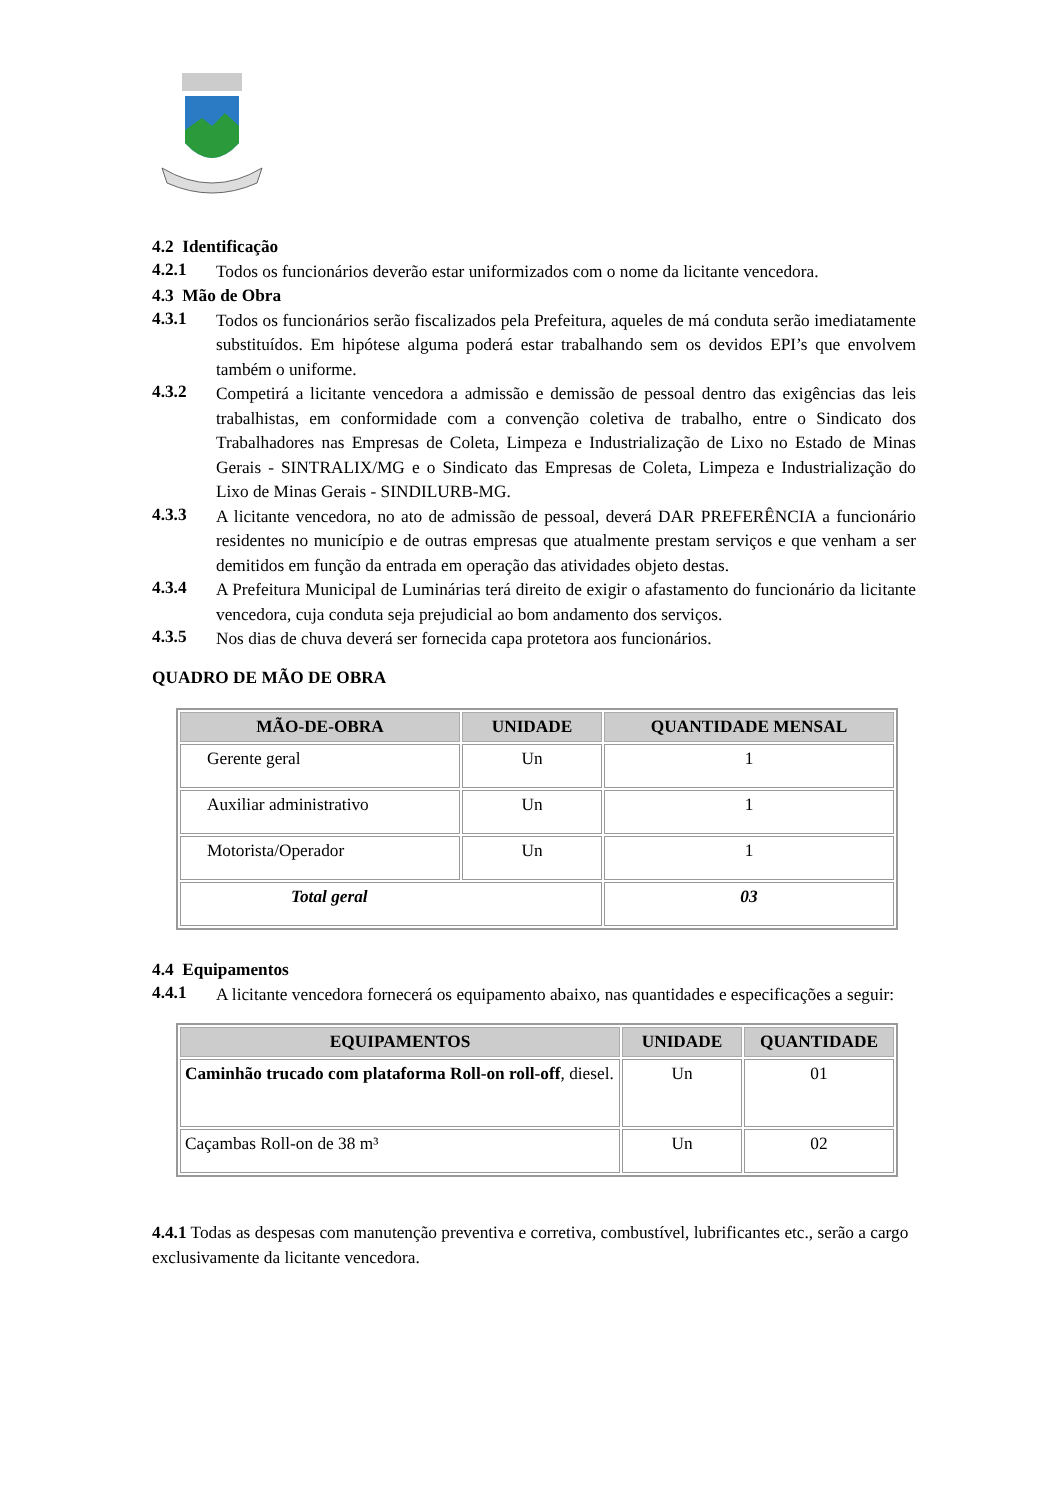4.2 Identificação
4.2.1
Todos os funcionários deverão estar uniformizados com o nome da licitante vencedora.
4.3 Mão de Obra
4.3.1
Todos os funcionários serão fiscalizados pela Prefeitura, aqueles de má conduta serão imediatamente substituídos. Em hipótese alguma poderá estar trabalhando sem os devidos EPI’s que envolvem também o uniforme.
4.3.2
Competirá a licitante vencedora a admissão e demissão de pessoal dentro das exigências das leis trabalhistas, em conformidade com a convenção coletiva de trabalho, entre o Sindicato dos Trabalhadores nas Empresas de Coleta, Limpeza e Industrialização de Lixo no Estado de Minas Gerais - SINTRALIX/MG e o Sindicato das Empresas de Coleta, Limpeza e Industrialização do Lixo de Minas Gerais - SINDILURB-MG.
4.3.3
A licitante vencedora, no ato de admissão de pessoal, deverá DAR PREFERÊNCIA a funcionário residentes no município e de outras empresas que atualmente prestam serviços e que venham a ser demitidos em função da entrada em operação das atividades objeto destas.
4.3.4
A Prefeitura Municipal de Luminárias terá direito de exigir o afastamento do funcionário da licitante vencedora, cuja conduta seja prejudicial ao bom andamento dos serviços.
4.3.5
Nos dias de chuva deverá ser fornecida capa protetora aos funcionários.
QUADRO DE MÃO DE OBRA
| MÃO-DE-OBRA | UNIDADE | QUANTIDADE MENSAL |
| --- | --- | --- |
| Gerente geral | Un | 1 |
| Auxiliar administrativo | Un | 1 |
| Motorista/Operador | Un | 1 |
| Total geral | | 03 |
4.4 Equipamentos
4.4.1
A licitante vencedora fornecerá os equipamento abaixo, nas quantidades e especificações a seguir:
| EQUIPAMENTOS | UNIDADE | QUANTIDADE |
| --- | --- | --- |
| Caminhão trucado com plataforma Roll-on roll-off , diesel. | Un | 01 |
| Caçambas Roll-on de 38 m³ | Un | 02 |
4.4.1 Todas as despesas com manutenção preventiva e corretiva, combustível, lubrificantes etc., serão a cargo exclusivamente da licitante vencedora.